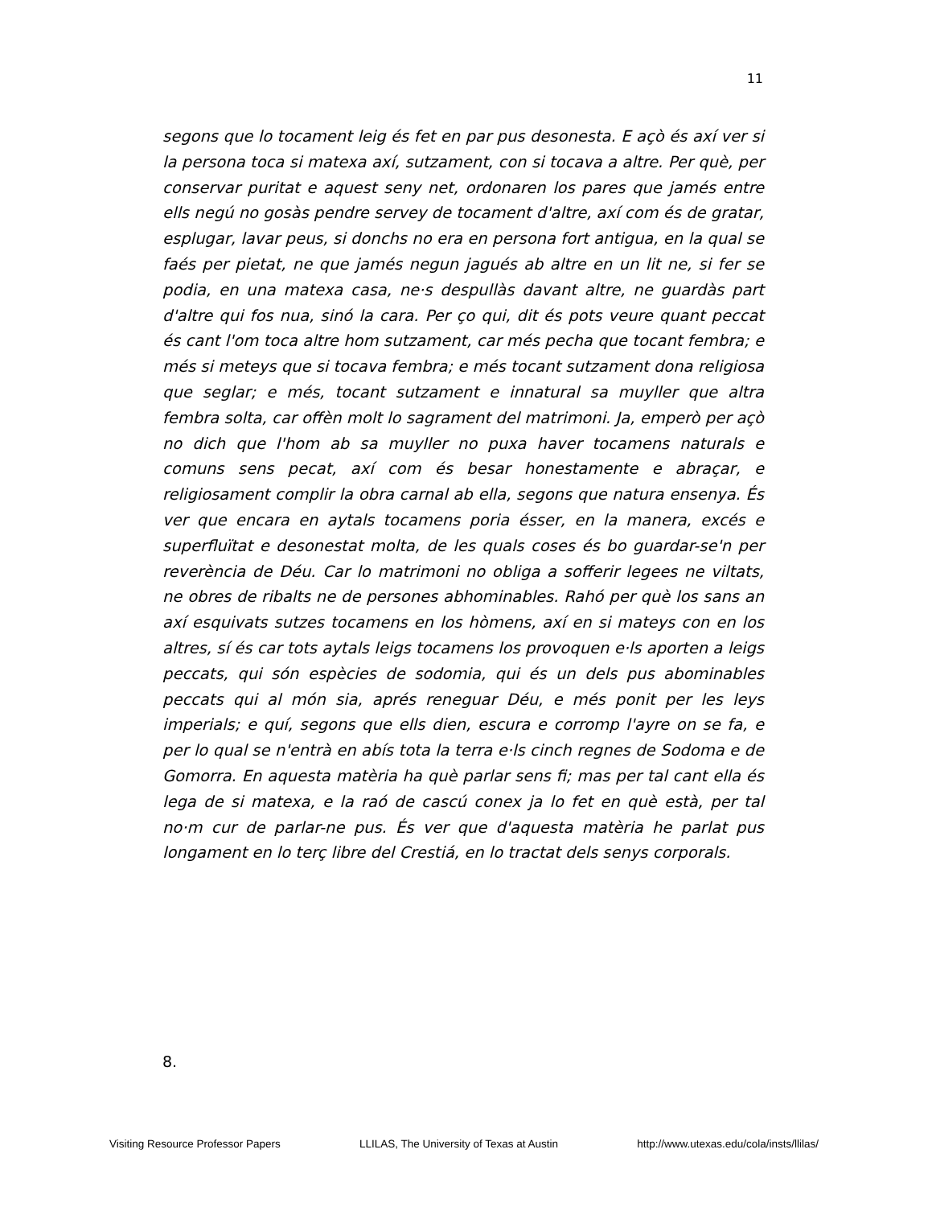11
segons que lo tocament leig és fet en par pus desonesta. E açò és axí ver si la persona toca si matexa axí, sutzament, con si tocava a altre. Per què, per conservar puritat e aquest seny net, ordonaren los pares que jamés entre ells negú no gosàs pendre servey de tocament d'altre, axí com és de gratar, esplugar, lavar peus, si donchs no era en persona fort antigua, en la qual se faés per pietat, ne que jamés negun jagués ab altre en un lit ne, si fer se podia, en una matexa casa, ne·s despullàs davant altre, ne guardàs part d'altre qui fos nua, sinó la cara. Per ço qui, dit és pots veure quant peccat és cant l'om toca altre hom sutzament, car més pecha que tocant fembra; e més si meteys que si tocava fembra; e més tocant sutzament dona religiosa que seglar; e més, tocant sutzament e innatural sa muyller que altra fembra solta, car offèn molt lo sagrament del matrimoni. Ja, emperò per açò no dich que l'hom ab sa muyller no puxa haver tocamens naturals e comuns sens pecat, axí com és besar honestamente e abraçar, e religiosament complir la obra carnal ab ella, segons que natura ensenya. És ver que encara en aytals tocamens poria ésser, en la manera, excés e superfluïtat e desonestat molta, de les quals coses és bo guardar-se'n per reverència de Déu. Car lo matrimoni no obliga a sofferir legees ne viltats, ne obres de ribalts ne de persones abhominables. Rahó per què los sans an axí esquivats sutzes tocamens en los hòmens, axí en si mateys con en los altres, sí és car tots aytals leigs tocamens los provoquen e·ls aporten a leigs peccats, qui són espècies de sodomia, qui és un dels pus abominables peccats qui al món sia, aprés reneguar Déu, e més ponit per les leys imperials; e quí, segons que ells dien, escura e corromp l'ayre on se fa, e per lo qual se n'entrà en abís tota la terra e·ls cinch regnes de Sodoma e de Gomorra. En aquesta matèria ha què parlar sens fi; mas per tal cant ella és lega de si matexa, e la raó de cascú conex ja lo fet en què està, per tal no·m cur de parlar-ne pus. És ver que d'aquesta matèria he parlat pus longament en lo terç libre del Crestiá, en lo tractat dels senys corporals.
8.
Visiting Resource Professor Papers LLILAS, The University of Texas at Austin http://www.utexas.edu/cola/insts/llilas/